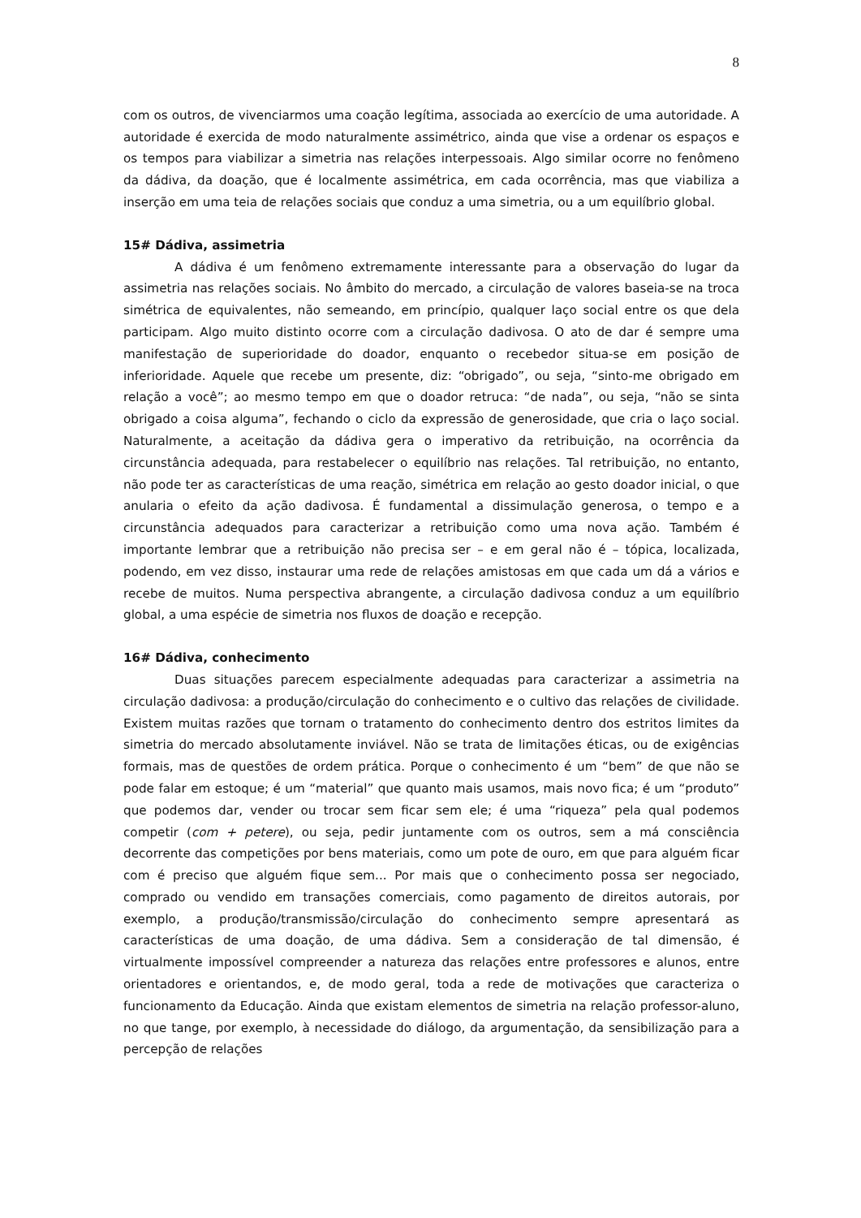8
com os outros, de vivenciarmos uma coação legítima, associada ao exercício de uma autoridade. A autoridade é exercida de modo naturalmente assimétrico, ainda que vise a ordenar os espaços e os tempos para viabilizar a simetria nas relações interpessoais. Algo similar ocorre no fenômeno da dádiva, da doação, que é localmente assimétrica, em cada ocorrência, mas que viabiliza a inserção em uma teia de relações sociais que conduz a uma simetria, ou a um equilíbrio global.
15# Dádiva, assimetria
A dádiva é um fenômeno extremamente interessante para a observação do lugar da assimetria nas relações sociais. No âmbito do mercado, a circulação de valores baseia-se na troca simétrica de equivalentes, não semeando, em princípio, qualquer laço social entre os que dela participam. Algo muito distinto ocorre com a circulação dadivosa. O ato de dar é sempre uma manifestação de superioridade do doador, enquanto o recebedor situa-se em posição de inferioridade. Aquele que recebe um presente, diz: “obrigado”, ou seja, “sinto-me obrigado em relação a você”; ao mesmo tempo em que o doador retruca: “de nada”, ou seja, “não se sinta obrigado a coisa alguma”, fechando o ciclo da expressão de generosidade, que cria o laço social. Naturalmente, a aceitação da dádiva gera o imperativo da retribuição, na ocorrência da circunstância adequada, para restabelecer o equilíbrio nas relações. Tal retribuição, no entanto, não pode ter as características de uma reação, simétrica em relação ao gesto doador inicial, o que anularia o efeito da ação dadivosa. É fundamental a dissimulação generosa, o tempo e a circunstância adequados para caracterizar a retribuição como uma nova ação. Também é importante lembrar que a retribuição não precisa ser – e em geral não é – tópica, localizada, podendo, em vez disso, instaurar uma rede de relações amistosas em que cada um dá a vários e recebe de muitos. Numa perspectiva abrangente, a circulação dadivosa conduz a um equilíbrio global, a uma espécie de simetria nos fluxos de doação e recepção.
16# Dádiva, conhecimento
Duas situações parecem especialmente adequadas para caracterizar a assimetria na circulação dadivosa: a produção/circulação do conhecimento e o cultivo das relações de civilidade. Existem muitas razões que tornam o tratamento do conhecimento dentro dos estritos limites da simetria do mercado absolutamente inviável. Não se trata de limitações éticas, ou de exigências formais, mas de questões de ordem prática. Porque o conhecimento é um “bem” de que não se pode falar em estoque; é um “material” que quanto mais usamos, mais novo fica; é um “produto” que podemos dar, vender ou trocar sem ficar sem ele; é uma “riqueza” pela qual podemos competir (com + petere), ou seja, pedir juntamente com os outros, sem a má consciência decorrente das competições por bens materiais, como um pote de ouro, em que para alguém ficar com é preciso que alguém fique sem... Por mais que o conhecimento possa ser negociado, comprado ou vendido em transações comerciais, como pagamento de direitos autorais, por exemplo, a produção/transmissão/circulação do conhecimento sempre apresentará as características de uma doação, de uma dádiva. Sem a consideração de tal dimensão, é virtualmente impossível compreender a natureza das relações entre professores e alunos, entre orientadores e orientandos, e, de modo geral, toda a rede de motivações que caracteriza o funcionamento da Educação. Ainda que existam elementos de simetria na relação professor-aluno, no que tange, por exemplo, à necessidade do diálogo, da argumentação, da sensibilização para a percepção de relações